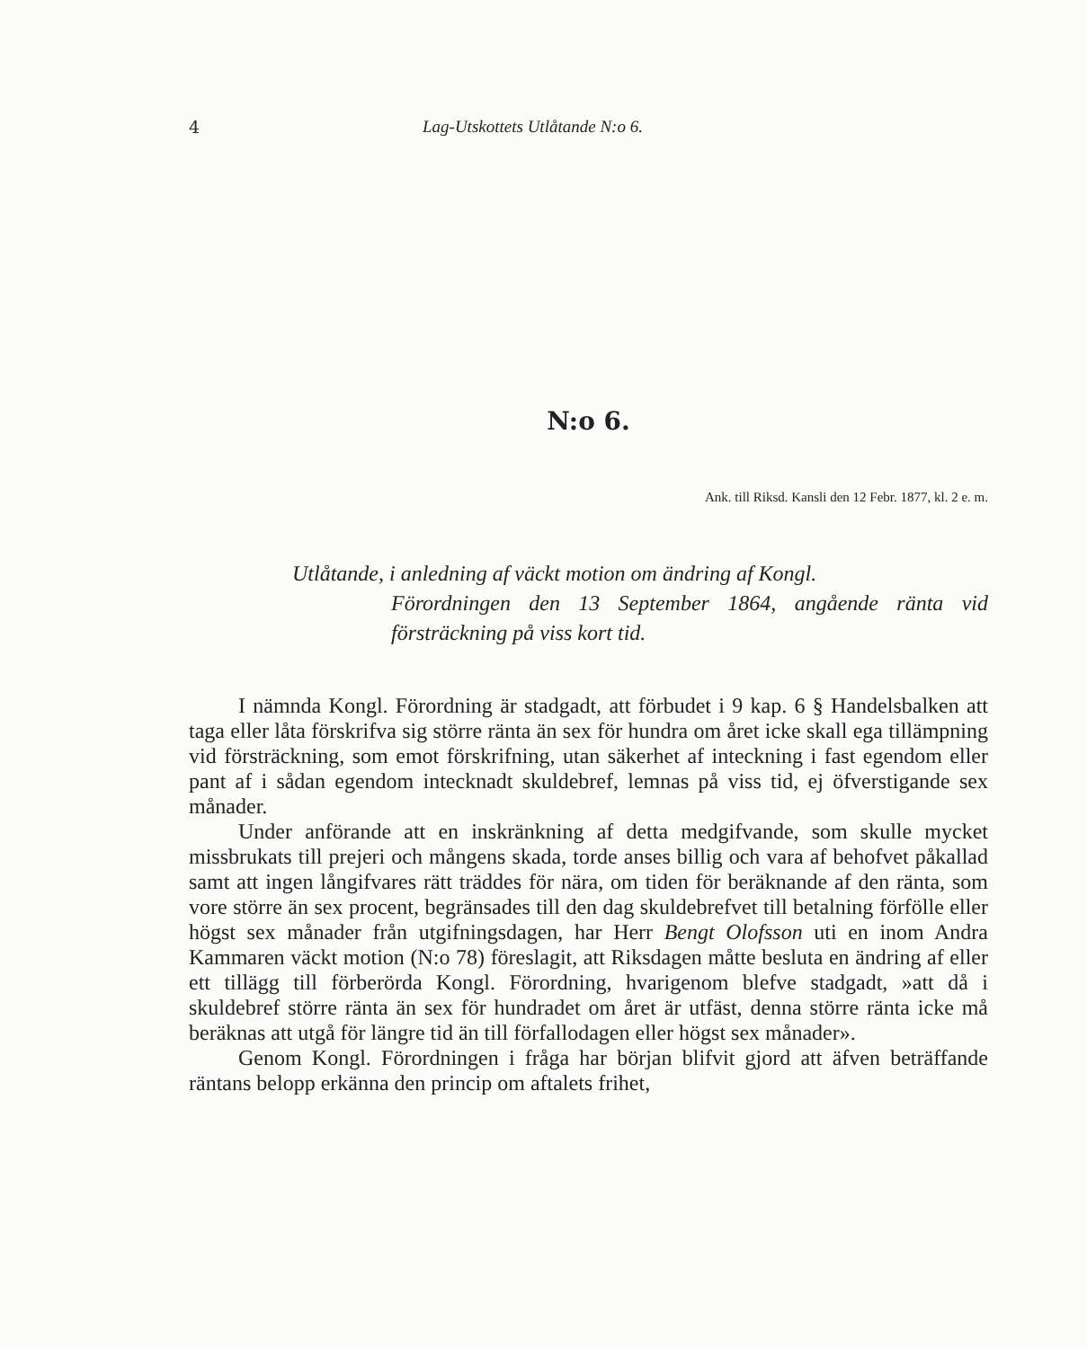4 Lag-Utskottets Utlåtande N:o 6.
N:o 6.
Ank. till Riksd. Kansli den 12 Febr. 1877, kl. 2 e. m.
Utlåtande, i anledning af väckt motion om ändring af Kongl.
Förordningen den 13 September 1864, angående ränta vid försträckning på viss kort tid.
I nämnda Kongl. Förordning är stadgadt, att förbudet i 9 kap. 6 § Handelsbalken att taga eller låta förskrifva sig större ränta än sex för hundra om året icke skall ega tillämpning vid försträckning, som emot förskrifning, utan säkerhet af inteckning i fast egendom eller pant af i sådan egendom intecknadt skuldebref, lemnas på viss tid, ej öfverstigande sex månader.
Under anförande att en inskränkning af detta medgifvande, som skulle mycket missbrukats till prejeri och mångens skada, torde anses billig och vara af behofvet påkallad samt att ingen långifvares rätt träddes för nära, om tiden för beräknande af den ränta, som vore större än sex procent, begränsades till den dag skuldebrefvet till betalning förfölle eller högst sex månader från utgifningsdagen, har Herr Bengt Olofsson uti en inom Andra Kammaren väckt motion (N:o 78) föreslagit, att Riksdagen måtte besluta en ändring af eller ett tillägg till förberörda Kongl. Förordning, hvarigenom blefve stadgadt, »att då i skuldebref större ränta än sex för hundradet om året är utfäst, denna större ränta icke må beräknas att utgå för längre tid än till förfallodagen eller högst sex månader».
Genom Kongl. Förordningen i fråga har början blifvit gjord att äfven beträffande räntans belopp erkänna den princip om aftalets frihet,